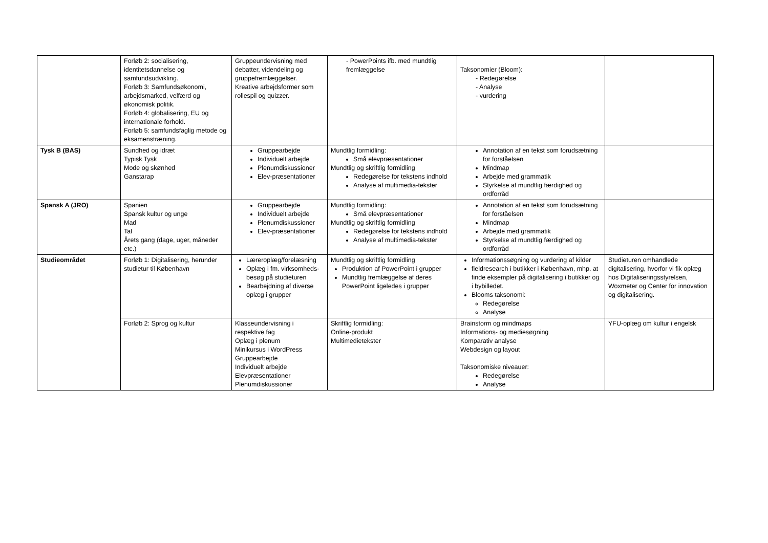| | Forløb 2: socialisering, identitetsdannelse og samfundsudvikling. Forløb 3: Samfundsøkonomi, arbejdsmarked, velfærd og økonomisk politik. Forløb 4: globalisering, EU og internationale forhold. Forløb 5: samfundsfaglig metode og eksamenstræning. | Gruppeundervisning med debatter, videndeling og gruppefremlæggelser. Kreative arbejdsformer som rollespil og quizzer. | - PowerPoints ifb. med mundtlig fremlæggelse | Taksonomier (Bloom): - Redegørelse - Analyse - vurdering | |
| Tysk B (BAS) | Sundhed og idræt Typisk Tysk Mode og skønhed Ganstarap | Gruppearbejde Individuelt arbejde Plenumdiskussioner Elev-præsentationer | Mundtlig formidling: Små elevpræsentationer Mundtlig og skriftlig formidling Redegørelse for tekstens indhold Analyse af multimedia-tekster | Annotation af en tekst som forudsætning for forståelsen Mindmap Arbejde med grammatik Styrkelse af mundtlig færdighed og ordforråd | |
| Spansk A (JRO) | Spanien Spansk kultur og unge Mad Tal Årets gang (dage, uger, måneder etc.) | Gruppearbejde Individuelt arbejde Plenumdiskussioner Elev-præsentationer | Mundtlig formidling: Små elevpræsentationer Mundtlig og skriftlig formidling Redegørelse for tekstens indhold Analyse af multimedia-tekster | Annotation af en tekst som forudsætning for forståelsen Mindmap Arbejde med grammatik Styrkelse af mundtlig færdighed og ordforråd | |
| Studieområdet | Forløb 1: Digitalisering, herunder studietur til København | Læreroplæg/forelæsning Oplæg i fm. virksomheds-besøg på studieturen Bearbejdning af diverse oplæg i grupper | Mundtlig og skriftlig formidling Produktion af PowerPoint i grupper Mundtlig fremlæggelse af deres PowerPoint ligeledes i grupper | Informationssøgning og vurdering af kilder fieldresearch i butikker i København, mhp. at finde eksempler på digitalisering i butikker og i bybilledet. Blooms taksonomi: Redegørelse Analyse | Studieturen omhandlede digitalisering, hvorfor vi fik oplæg hos Digitaliseringsstyrelsen, Woxmeter og Center for innovation og digitalisering. |
| | Forløb 2: Sprog og kultur | Klasseundervisning i respektive fag Oplæg i plenum Minikursus i WordPress Gruppearbejde Individuelt arbejde Elevpræsentationer Plenumdiskussioner | Skriftlig formidling: Online-produkt Multimedietekster | Brainstorm og mindmaps Informations- og mediesøgning Komparativ analyse Webdesign og layout Taksonomiske niveauer: Redegørelse Analyse | YFU-oplæg om kultur i engelsk |